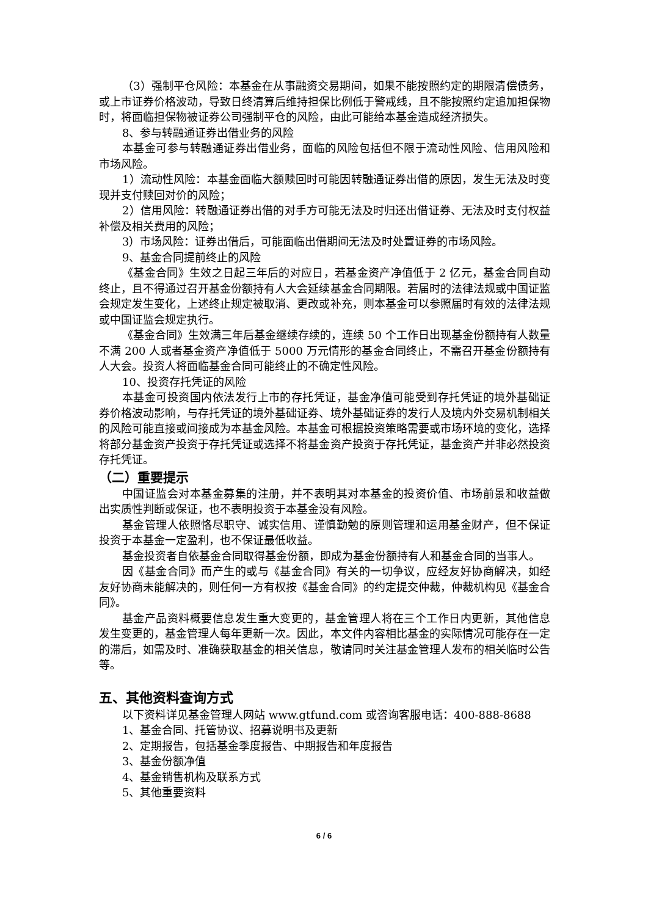（3）强制平仓风险：本基金在从事融资交易期间，如果不能按照约定的期限清偿债务，或上市证券价格波动，导致日终清算后维持担保比例低于警戒线，且不能按照约定追加担保物时，将面临担保物被证券公司强制平仓的风险，由此可能给本基金造成经济损失。
8、参与转融通证券出借业务的风险
本基金可参与转融通证券出借业务，面临的风险包括但不限于流动性风险、信用风险和市场风险。
1）流动性风险：本基金面临大额赎回时可能因转融通证券出借的原因，发生无法及时变现并支付赎回对价的风险；
2）信用风险：转融通证券出借的对手方可能无法及时归还出借证券、无法及时支付权益补偿及相关费用的风险；
3）市场风险：证券出借后，可能面临出借期间无法及时处置证券的市场风险。
9、基金合同提前终止的风险
《基金合同》生效之日起三年后的对应日，若基金资产净值低于 2 亿元，基金合同自动终止，且不得通过召开基金份额持有人大会延续基金合同期限。若届时的法律法规或中国证监会规定发生变化，上述终止规定被取消、更改或补充，则本基金可以参照届时有效的法律法规或中国证监会规定执行。
《基金合同》生效满三年后基金继续存续的，连续 50 个工作日出现基金份额持有人数量不满 200 人或者基金资产净值低于 5000 万元情形的基金合同终止，不需召开基金份额持有人大会。投资人将面临基金合同可能终止的不确定性风险。
10、投资存托凭证的风险
本基金可投资国内依法发行上市的存托凭证，基金净值可能受到存托凭证的境外基础证券价格波动影响，与存托凭证的境外基础证券、境外基础证券的发行人及境内外交易机制相关的风险可能直接或间接成为本基金风险。本基金可根据投资策略需要或市场环境的变化，选择将部分基金资产投资于存托凭证或选择不将基金资产投资于存托凭证，基金资产并非必然投资存托凭证。
（二）重要提示
中国证监会对本基金募集的注册，并不表明其对本基金的投资价值、市场前景和收益做出实质性判断或保证，也不表明投资于本基金没有风险。
基金管理人依照恪尽职守、诚实信用、谨慎勤勉的原则管理和运用基金财产，但不保证投资于本基金一定盈利，也不保证最低收益。
基金投资者自依基金合同取得基金份额，即成为基金份额持有人和基金合同的当事人。
因《基金合同》而产生的或与《基金合同》有关的一切争议，应经友好协商解决，如经友好协商未能解决的，则任何一方有权按《基金合同》的约定提交仲裁，仲裁机构见《基金合同》。
基金产品资料概要信息发生重大变更的，基金管理人将在三个工作日内更新，其他信息发生变更的，基金管理人每年更新一次。因此，本文件内容相比基金的实际情况可能存在一定的滞后，如需及时、准确获取基金的相关信息，敬请同时关注基金管理人发布的相关临时公告等。
五、其他资料查询方式
以下资料详见基金管理人网站 www.gtfund.com 或咨询客服电话：400-888-8688
1、基金合同、托管协议、招募说明书及更新
2、定期报告，包括基金季度报告、中期报告和年度报告
3、基金份额净值
4、基金销售机构及联系方式
5、其他重要资料
6 / 6